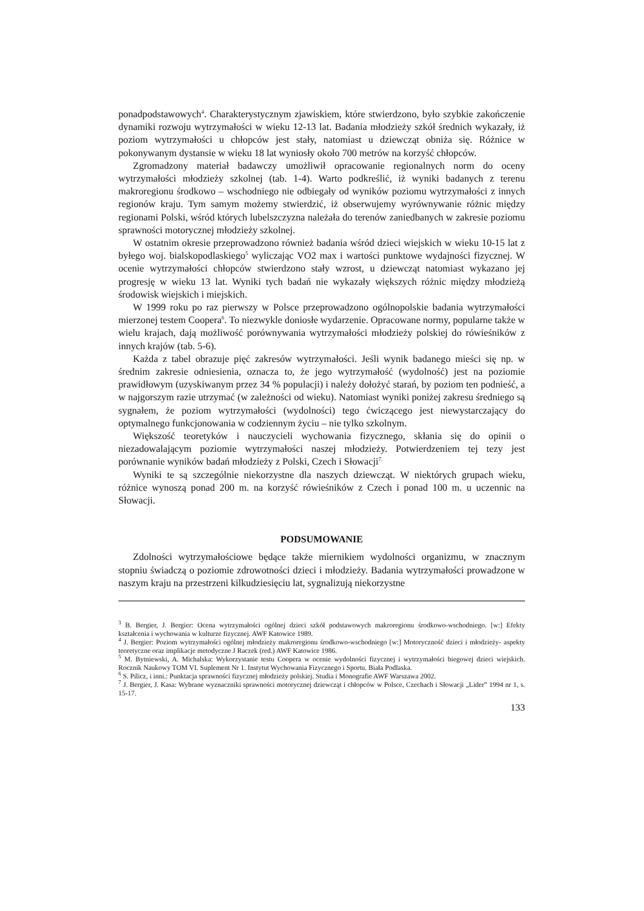ponadpodstawowych<sup>4</sup>. Charakterystycznym zjawiskiem, które stwierdzono, było szybkie zakończenie dynamiki rozwoju wytrzymałości w wieku 12-13 lat. Badania młodzieży szkół średnich wykazały, iż poziom wytrzymałości u chłopców jest stały, natomiast u dziewcząt obniża się. Różnice w pokonywanym dystansie w wieku 18 lat wyniosły około 700 metrów na korzyść chłopców.
Zgromadzony materiał badawczy umożliwił opracowanie regionalnych norm do oceny wytrzymałości młodzieży szkolnej (tab. 1-4). Warto podkreślić, iż wyniki badanych z terenu makroregionu środkowo – wschodniego nie odbiegały od wyników poziomu wytrzymałości z innych regionów kraju. Tym samym możemy stwierdzić, iż obserwujemy wyrównywanie różnic między regionami Polski, wśród których lubelszczyzna należała do terenów zaniedbanych w zakresie poziomu sprawności motorycznej młodzieży szkolnej.
W ostatnim okresie przeprowadzono również badania wśród dzieci wiejskich w wieku 10-15 lat z byłego woj. bialskopodlaskiego<sup>5</sup> wyliczając VO2 max i wartości punktowe wydajności fizycznej. W ocenie wytrzymałości chłopców stwierdzono stały wzrost, u dziewcząt natomiast wykazano jej progresję w wieku 13 lat. Wyniki tych badań nie wykazały większych różnic między młodzieżą środowisk wiejskich i miejskich.
W 1999 roku po raz pierwszy w Polsce przeprowadzono ogólnopolskie badania wytrzymałości mierzonej testem Coopera<sup>6</sup>. To niezwykle doniosłe wydarzenie. Opracowane normy, popularne także w wielu krajach, dają możliwość porównywania wytrzymałości młodzieży polskiej do rówieśników z innych krajów (tab. 5-6).
Każda z tabel obrazuje pięć zakresów wytrzymałości. Jeśli wynik badanego mieści się np. w średnim zakresie odniesienia, oznacza to, że jego wytrzymałość (wydolność) jest na poziomie prawidłowym (uzyskiwanym przez 34 % populacji) i należy dołożyć starań, by poziom ten podnieść, a w najgorszym razie utrzymać (w zależności od wieku). Natomiast wyniki poniżej zakresu średniego są sygnałem, że poziom wytrzymałości (wydolności) tego ćwiczącego jest niewystarczający do optymalnego funkcjonowania w codziennym życiu – nie tylko szkolnym.
Większość teoretyków i nauczycieli wychowania fizycznego, skłania się do opinii o niezadowalającym poziomie wytrzymałości naszej młodzieży. Potwierdzeniem tej tezy jest porównanie wyników badań młodzieży z Polski, Czech i Słowacji<sup>7.</sup>
Wyniki te są szczególnie niekorzystne dla naszych dziewcząt. W niektórych grupach wieku, różnice wynoszą ponad 200 m. na korzyść rówieśników z Czech i ponad 100 m. u uczennic na Słowacji.
PODSUMOWANIE
Zdolności wytrzymałościowe będące także miernikiem wydolności organizmu, w znacznym stopniu świadczą o poziomie zdrowotności dzieci i młodzieży. Badania wytrzymałości prowadzone w naszym kraju na przestrzeni kilkudziesięciu lat, sygnalizują niekorzystne
<sup>3</sup> B. Bergier, J. Bergier: Ocena wytrzymałości ogólnej dzieci szkół podstawowych makroregionu środkowo-wschodniego. [w:] Efekty kształcenia i wychowania w kulturze fizycznej. AWF Katowice 1989.
<sup>4</sup> J. Bergier: Poziom wytrzymałości ogólnej młodzieży makroregionu środkowo-wschodniego [w:] Motoryczność dzieci i młodzieży- aspekty teoretyczne oraz implikacje metodyczne J Raczek (red.) AWF Katowice 1986.
<sup>5</sup> M. Bytniewski, A. Michalska: Wykorzystanie testu Coopera w ocenie wydolności fizycznej i wytrzymałości biegowej dzieci wiejskich. Rocznik Naukowy TOM VI. Suplement Nr 1. Instytut Wychowania Fizycznego i Sportu. Biała Podlaska.
<sup>6</sup> S. Pilicz, i inni.: Punktacja sprawności fizycznej młodzieży polskiej. Studia i Monografie AWF Warszawa 2002.
<sup>7</sup> J. Bergier, J. Kasa: Wybrane wyznaczniki sprawności motorycznej dziewcząt i chłopców w Polsce, Czechach i Słowacji „Lider” 1994 nr 1, s. 15-17.
133